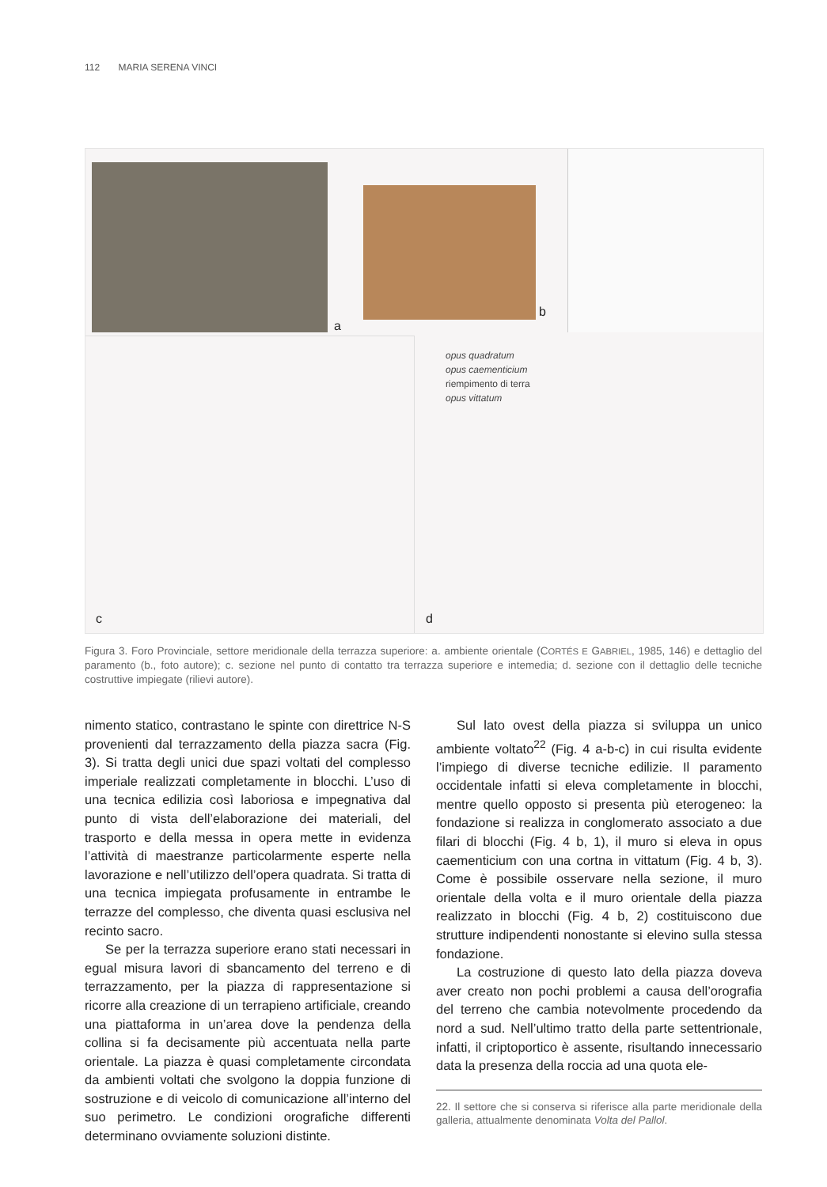112 MARIA SERENA VINCI
a
b
c
opus quadratum
opus caementicium
riempimento di terra
opus vittatum
d
Figura 3. Foro Provinciale, settore meridionale della terrazza superiore: a. ambiente orientale (CORTÉS E GABRIEL, 1985, 146) e dettaglio del paramento (b., foto autore); c. sezione nel punto di contatto tra terrazza superiore e intemedia; d. sezione con il dettaglio delle tecniche costruttive impiegate (rilievi autore).
nimento statico, contrastano le spinte con direttrice N-S provenienti dal terrazzamento della piazza sacra (Fig. 3). Si tratta degli unici due spazi voltati del complesso imperiale realizzati completamente in blocchi. L’uso di una tecnica edilizia così laboriosa e impegnativa dal punto di vista dell’elaborazione dei materiali, del trasporto e della messa in opera mette in evidenza l’attività di maestranze particolarmente esperte nella lavorazione e nell’utilizzo dell’opera quadrata. Si tratta di una tecnica impiegata profusamente in entrambe le terrazze del complesso, che diventa quasi esclusiva nel recinto sacro.
Se per la terrazza superiore erano stati necessari in egual misura lavori di sbancamento del terreno e di terrazzamento, per la piazza di rappresentazione si ricorre alla creazione di un terrapieno artificiale, creando una piattaforma in un’area dove la pendenza della collina si fa decisamente più accentuata nella parte orientale. La piazza è quasi completamente circondata da ambienti voltati che svolgono la doppia funzione di sostruzione e di veicolo di comunicazione all’interno del suo perimetro. Le condizioni orografiche differenti determinano ovviamente soluzioni distinte.
Sul lato ovest della piazza si sviluppa un unico ambiente voltato<sup>22</sup> (Fig. 4 a-b-c) in cui risulta evidente l’impiego di diverse tecniche edilizie. Il paramento occidentale infatti si eleva completamente in blocchi, mentre quello opposto si presenta più eterogeneo: la fondazione si realizza in conglomerato associato a due filari di blocchi (Fig. 4 b, 1), il muro si eleva in opus caementicium con una cortna in vittatum (Fig. 4 b, 3). Come è possibile osservare nella sezione, il muro orientale della volta e il muro orientale della piazza realizzato in blocchi (Fig. 4 b, 2) costituiscono due strutture indipendenti nonostante si elevino sulla stessa fondazione.
La costruzione di questo lato della piazza doveva aver creato non pochi problemi a causa dell’orografia del terreno che cambia notevolmente procedendo da nord a sud. Nell’ultimo tratto della parte settentrionale, infatti, il criptoportico è assente, risultando innecessario data la presenza della roccia ad una quota ele-
22. Il settore che si conserva si riferisce alla parte meridionale della galleria, attualmente denominata Volta del Pallol.